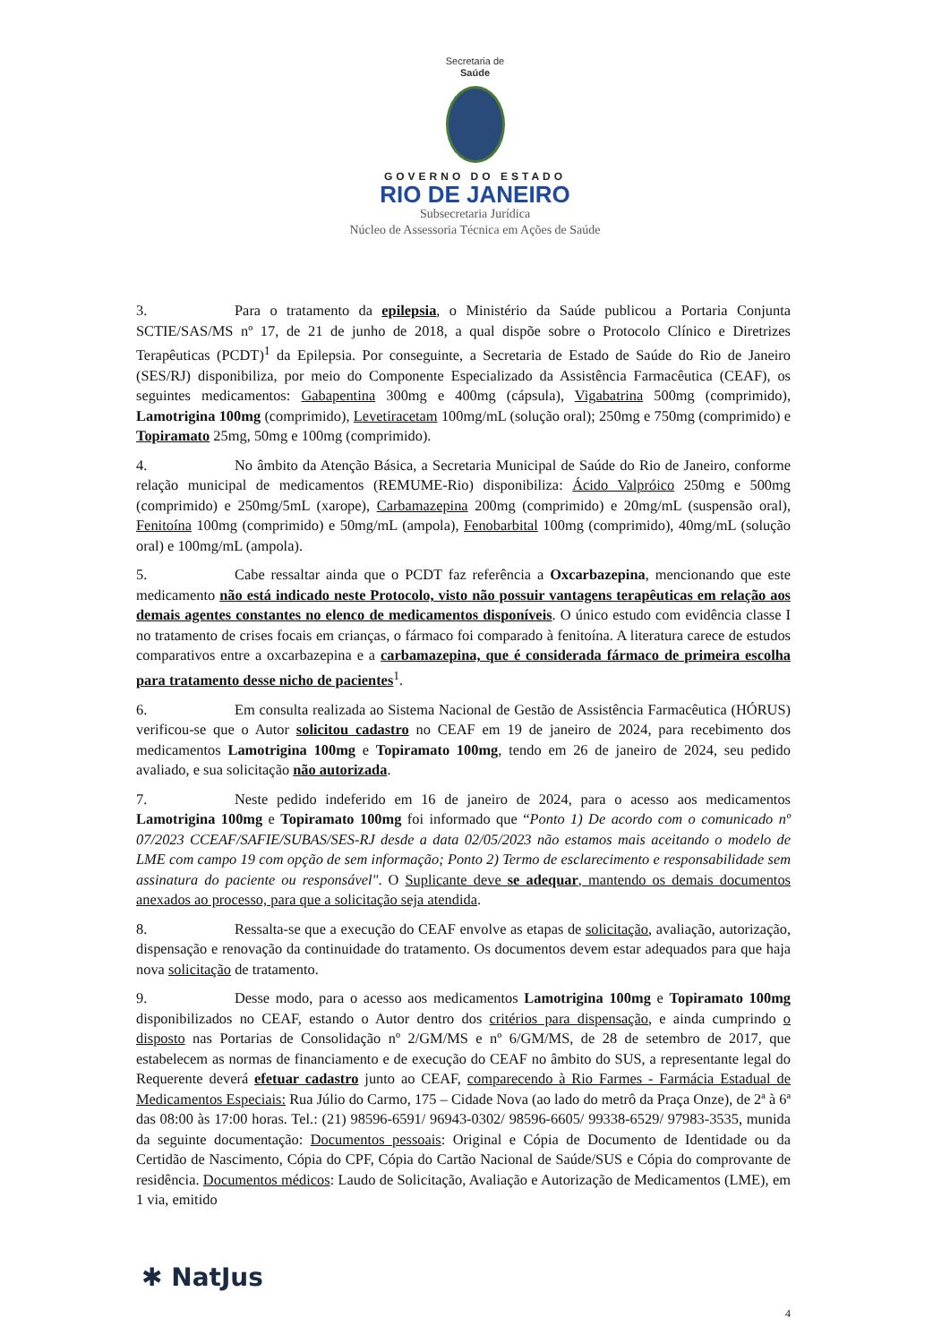Secretaria de
Saúde
GOVERNO DO ESTADO
RIO DE JANEIRO
Subsecretaria Jurídica
Núcleo de Assessoria Técnica em Ações de Saúde
3. Para o tratamento da epilepsia, o Ministério da Saúde publicou a Portaria Conjunta SCTIE/SAS/MS nº 17, de 21 de junho de 2018, a qual dispõe sobre o Protocolo Clínico e Diretrizes Terapêuticas (PCDT)<sup>1</sup> da Epilepsia. Por conseguinte, a Secretaria de Estado de Saúde do Rio de Janeiro (SES/RJ) disponibiliza, por meio do Componente Especializado da Assistência Farmacêutica (CEAF), os seguintes medicamentos: Gabapentina 300mg e 400mg (cápsula), Vigabatrina 500mg (comprimido), Lamotrigina 100mg (comprimido), Levetiracetam 100mg/mL (solução oral); 250mg e 750mg (comprimido) e Topiramato 25mg, 50mg e 100mg (comprimido).
4. No âmbito da Atenção Básica, a Secretaria Municipal de Saúde do Rio de Janeiro, conforme relação municipal de medicamentos (REMUME-Rio) disponibiliza: Ácido Valpróico 250mg e 500mg (comprimido) e 250mg/5mL (xarope), Carbamazepina 200mg (comprimido) e 20mg/mL (suspensão oral), Fenitoína 100mg (comprimido) e 50mg/mL (ampola), Fenobarbital 100mg (comprimido), 40mg/mL (solução oral) e 100mg/mL (ampola).
5. Cabe ressaltar ainda que o PCDT faz referência a Oxcarbazepina, mencionando que este medicamento não está indicado neste Protocolo, visto não possuir vantagens terapêuticas em relação aos demais agentes constantes no elenco de medicamentos disponíveis. O único estudo com evidência classe I no tratamento de crises focais em crianças, o fármaco foi comparado à fenitoína. A literatura carece de estudos comparativos entre a oxcarbazepina e a carbamazepina, que é considerada fármaco de primeira escolha para tratamento desse nicho de pacientes<sup>1</sup>.
6. Em consulta realizada ao Sistema Nacional de Gestão de Assistência Farmacêutica (HÓRUS) verificou-se que o Autor solicitou cadastro no CEAF em 19 de janeiro de 2024, para recebimento dos medicamentos Lamotrigina 100mg e Topiramato 100mg, tendo em 26 de janeiro de 2024, seu pedido avaliado, e sua solicitação não autorizada.
7. Neste pedido indeferido em 16 de janeiro de 2024, para o acesso aos medicamentos Lamotrigina 100mg e Topiramato 100mg foi informado que “Ponto 1) De acordo com o comunicado nº 07/2023 CCEAF/SAFIE/SUBAS/SES-RJ desde a data 02/05/2023 não estamos mais aceitando o modelo de LME com campo 19 com opção de sem informação; Ponto 2) Termo de esclarecimento e responsabilidade sem assinatura do paciente ou responsável". O Suplicante deve se adequar, mantendo os demais documentos anexados ao processo, para que a solicitação seja atendida.
8. Ressalta-se que a execução do CEAF envolve as etapas de solicitação, avaliação, autorização, dispensação e renovação da continuidade do tratamento. Os documentos devem estar adequados para que haja nova solicitação de tratamento.
9. Desse modo, para o acesso aos medicamentos Lamotrigina 100mg e Topiramato 100mg disponibilizados no CEAF, estando o Autor dentro dos critérios para dispensação, e ainda cumprindo o disposto nas Portarias de Consolidação nº 2/GM/MS e nº 6/GM/MS, de 28 de setembro de 2017, que estabelecem as normas de financiamento e de execução do CEAF no âmbito do SUS, a representante legal do Requerente deverá efetuar cadastro junto ao CEAF, comparecendo à Rio Farmes - Farmácia Estadual de Medicamentos Especiais: Rua Júlio do Carmo, 175 – Cidade Nova (ao lado do metrô da Praça Onze), de 2ª à 6ª das 08:00 às 17:00 horas. Tel.: (21) 98596-6591/ 96943-0302/ 98596-6605/ 99338-6529/ 97983-3535, munida da seguinte documentação: Documentos pessoais: Original e Cópia de Documento de Identidade ou da Certidão de Nascimento, Cópia do CPF, Cópia do Cartão Nacional de Saúde/SUS e Cópia do comprovante de residência. Documentos médicos: Laudo de Solicitação, Avaliação e Autorização de Medicamentos (LME), em 1 via, emitido
✱ NatJus
4